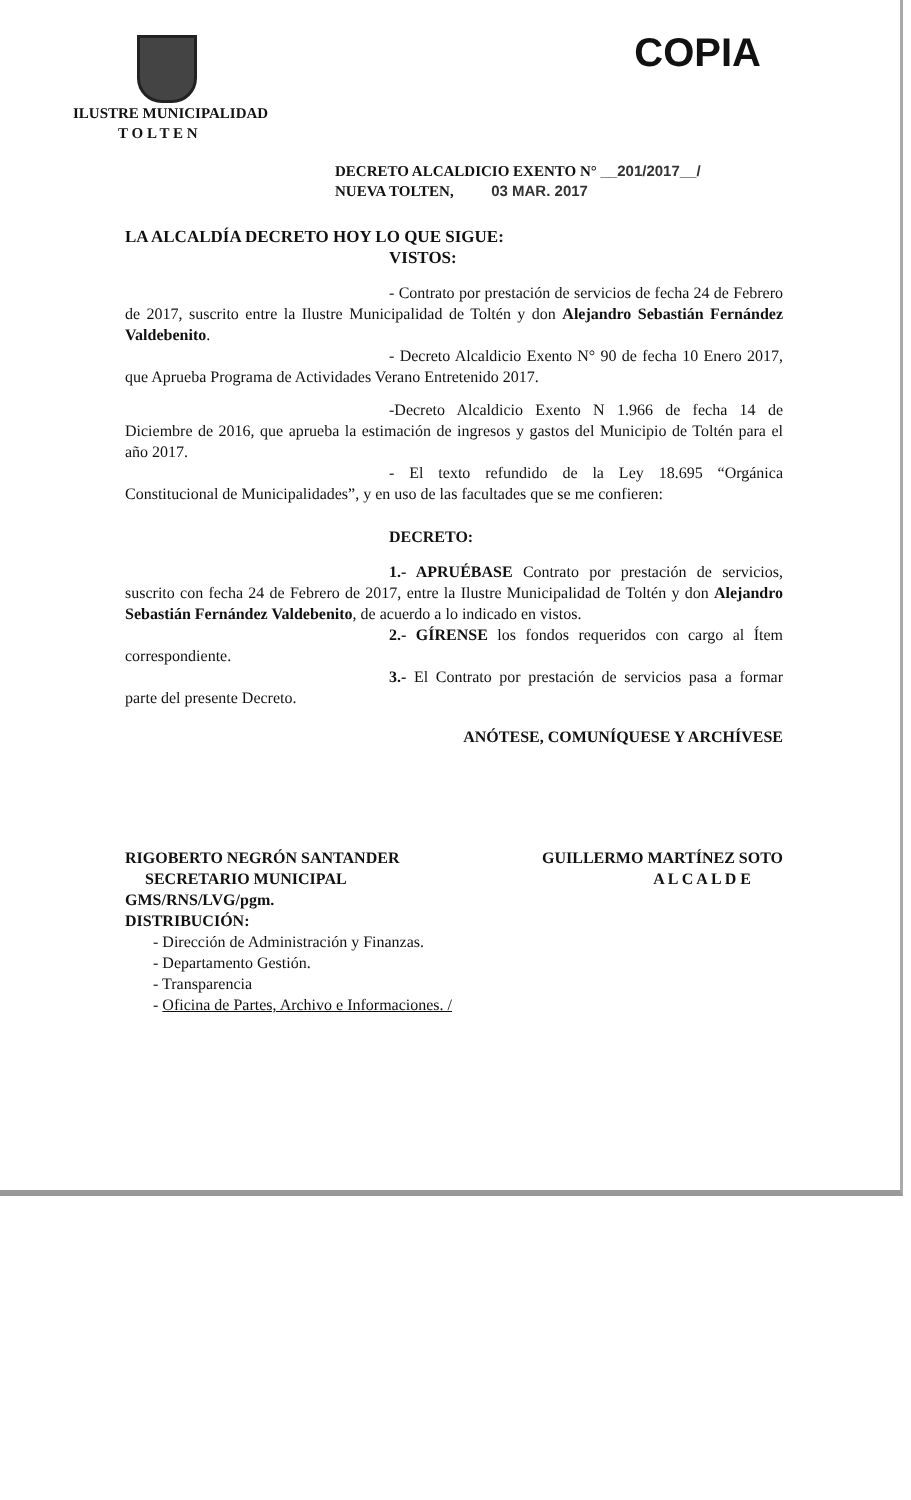COPIA
ILUSTRE MUNICIPALIDAD
T O L T E N
DECRETO ALCALDICIO EXENTO N° __201/2017__/
NUEVA TOLTEN, 03 MAR. 2017
LA ALCALDÍA DECRETO HOY LO QUE SIGUE:
VISTOS:
- Contrato por prestación de servicios de fecha 24 de Febrero de 2017, suscrito entre la Ilustre Municipalidad de Toltén y don Alejandro Sebastián Fernández Valdebenito.
- Decreto Alcaldicio Exento N° 90 de fecha 10 Enero 2017, que Aprueba Programa de Actividades Verano Entretenido 2017.
-Decreto Alcaldicio Exento N 1.966 de fecha 14 de Diciembre de 2016, que aprueba la estimación de ingresos y gastos del Municipio de Toltén para el año 2017.
- El texto refundido de la Ley 18.695 “Orgánica Constitucional de Municipalidades”, y en uso de las facultades que se me confieren:
DECRETO:
1.- APRUÉBASE Contrato por prestación de servicios, suscrito con fecha 24 de Febrero de 2017, entre la Ilustre Municipalidad de Toltén y don Alejandro Sebastián Fernández Valdebenito, de acuerdo a lo indicado en vistos.
2.- GÍRENSE los fondos requeridos con cargo al Ítem correspondiente.
3.- El Contrato por prestación de servicios pasa a formar parte del presente Decreto.
ANÓTESE, COMUNÍQUESE Y ARCHÍVESE
RIGOBERTO NEGRÓN SANTANDER
SECRETARIO MUNICIPAL
GUILLERMO MARTÍNEZ SOTO
A L C A L D E
GMS/RNS/LVG/pgm.
DISTRIBUCIÓN:
- Dirección de Administración y Finanzas.
- Departamento Gestión.
- Transparencia
- Oficina de Partes, Archivo e Informaciones. /